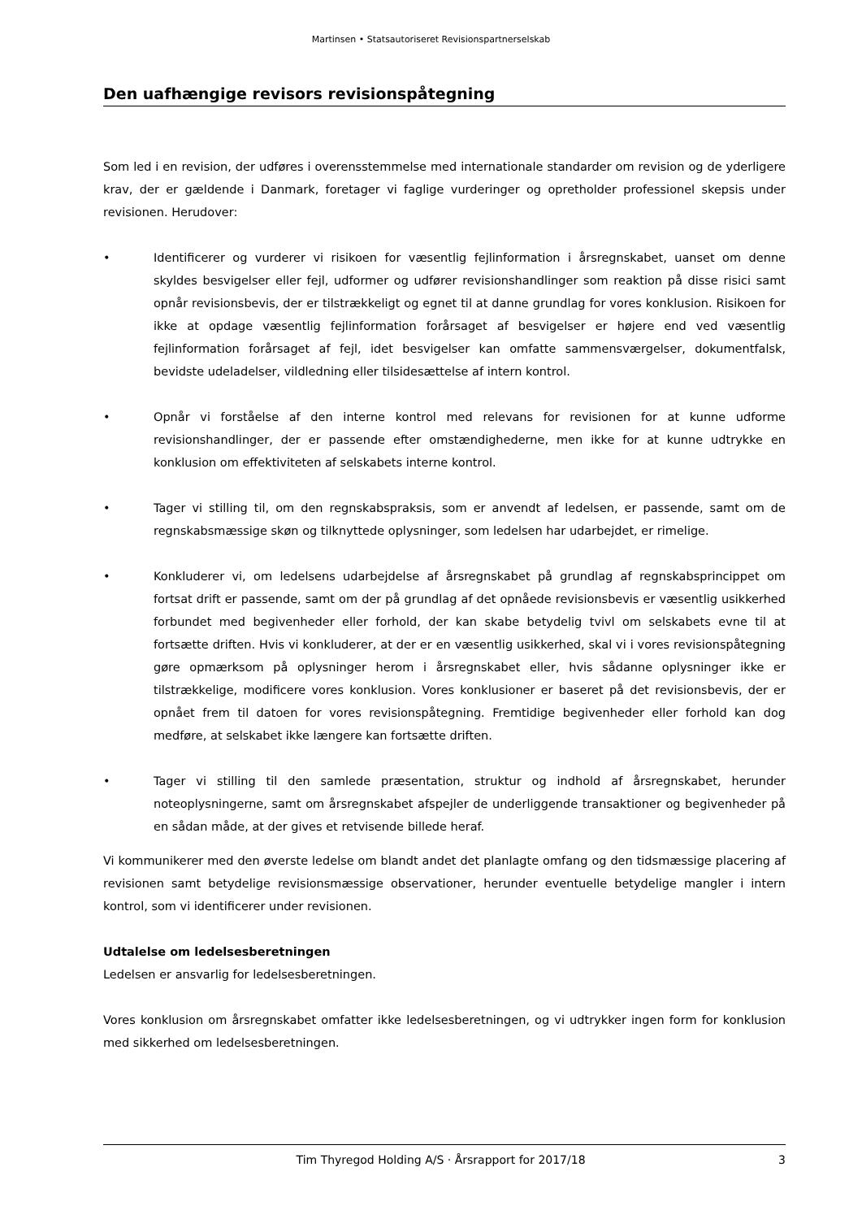Martinsen • Statsautoriseret Revisionspartnerselskab
Den uafhængige revisors revisionspåtegning
Som led i en revision, der udføres i overensstemmelse med internationale standarder om revision og de yderligere krav, der er gældende i Danmark, foretager vi faglige vurderinger og opretholder professionel skepsis under revisionen. Herudover:
• Identificerer og vurderer vi risikoen for væsentlig fejlinformation i årsregnskabet, uanset om denne skyldes besvigelser eller fejl, udformer og udfører revisionshandlinger som reaktion på disse risici samt opnår revisionsbevis, der er tilstrækkeligt og egnet til at danne grundlag for vores konklusion. Risikoen for ikke at opdage væsentlig fejlinformation forårsaget af besvigelser er højere end ved væsentlig fejlinformation forårsaget af fejl, idet besvigelser kan omfatte sammensværgelser, dokumentfalsk, bevidste udeladelser, vildledning eller tilsidesættelse af intern kontrol.
• Opnår vi forståelse af den interne kontrol med relevans for revisionen for at kunne udforme revisionshandlinger, der er passende efter omstændighederne, men ikke for at kunne udtrykke en konklusion om effektiviteten af selskabets interne kontrol.
• Tager vi stilling til, om den regnskabspraksis, som er anvendt af ledelsen, er passende, samt om de regnskabsmæssige skøn og tilknyttede oplysninger, som ledelsen har udarbejdet, er rimelige.
• Konkluderer vi, om ledelsens udarbejdelse af årsregnskabet på grundlag af regnskabsprincippet om fortsat drift er passende, samt om der på grundlag af det opnåede revisionsbevis er væsentlig usikkerhed forbundet med begivenheder eller forhold, der kan skabe betydelig tvivl om selskabets evne til at fortsætte driften. Hvis vi konkluderer, at der er en væsentlig usikkerhed, skal vi i vores revisionspåtegning gøre opmærksom på oplysninger herom i årsregnskabet eller, hvis sådanne oplysninger ikke er tilstrækkelige, modificere vores konklusion. Vores konklusioner er baseret på det revisionsbevis, der er opnået frem til datoen for vores revisionspåtegning. Fremtidige begivenheder eller forhold kan dog medføre, at selskabet ikke længere kan fortsætte driften.
• Tager vi stilling til den samlede præsentation, struktur og indhold af årsregnskabet, herunder noteoplysningerne, samt om årsregnskabet afspejler de underliggende transaktioner og begivenheder på en sådan måde, at der gives et retvisende billede heraf.
Vi kommunikerer med den øverste ledelse om blandt andet det planlagte omfang og den tidsmæssige placering af revisionen samt betydelige revisionsmæssige observationer, herunder eventuelle betydelige mangler i intern kontrol, som vi identificerer under revisionen.
Udtalelse om ledelsesberetningen
Ledelsen er ansvarlig for ledelsesberetningen.
Vores konklusion om årsregnskabet omfatter ikke ledelsesberetningen, og vi udtrykker ingen form for konklusion med sikkerhed om ledelsesberetningen.
Tim Thyregod Holding A/S · Årsrapport for 2017/18 3